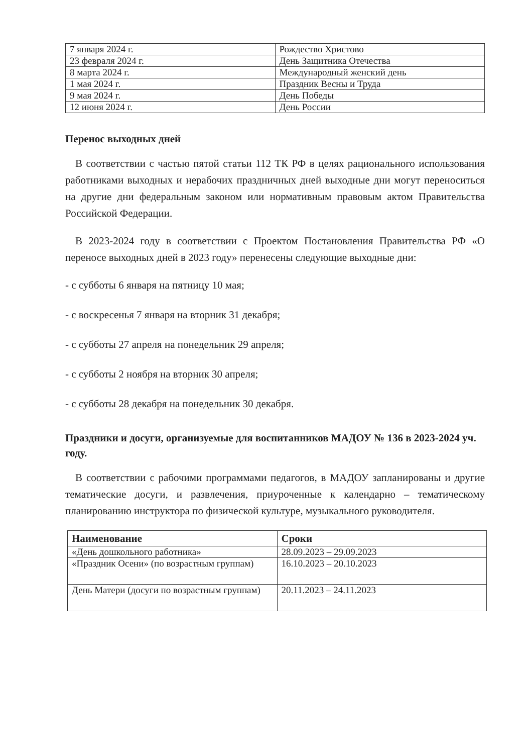| 7 января 2024 г. | Рождество Христово |
| 23 февраля 2024 г. | День Защитника Отечества |
| 8 марта 2024 г. | Международный женский день |
| 1 мая 2024 г. | Праздник Весны и Труда |
| 9 мая 2024 г. | День Победы |
| 12 июня 2024 г. | День России |
Перенос выходных дней
В соответствии с частью пятой статьи 112 ТК РФ в целях рационального использования работниками выходных и нерабочих праздничных дней выходные дни могут переноситься на другие дни федеральным законом или нормативным правовым актом Правительства Российской Федерации.
В 2023-2024 году в соответствии с Проектом Постановления Правительства РФ «О переносе выходных дней в 2023 году» перенесены следующие выходные дни:
- с субботы 6 января на пятницу 10 мая;
- с воскресенья 7 января на вторник 31 декабря;
- с субботы 27 апреля на понедельник 29 апреля;
- с субботы 2 ноября на вторник 30 апреля;
- с субботы 28 декабря на понедельник 30 декабря.
Праздники и досуги, организуемые для воспитанников МАДОУ № 136 в 2023-2024 уч. году.
В соответствии с рабочими программами педагогов, в МАДОУ запланированы и другие тематические досуги, и развлечения, приуроченные к календарно – тематическому планированию инструктора по физической культуре, музыкального руководителя.
| Наименование | Сроки |
| --- | --- |
| «День дошкольного работника» | 28.09.2023 – 29.09.2023 |
| «Праздник Осени» (по возрастным группам) | 16.10.2023 – 20.10.2023 |
| День Матери (досуги по возрастным группам) | 20.11.2023 – 24.11.2023 |